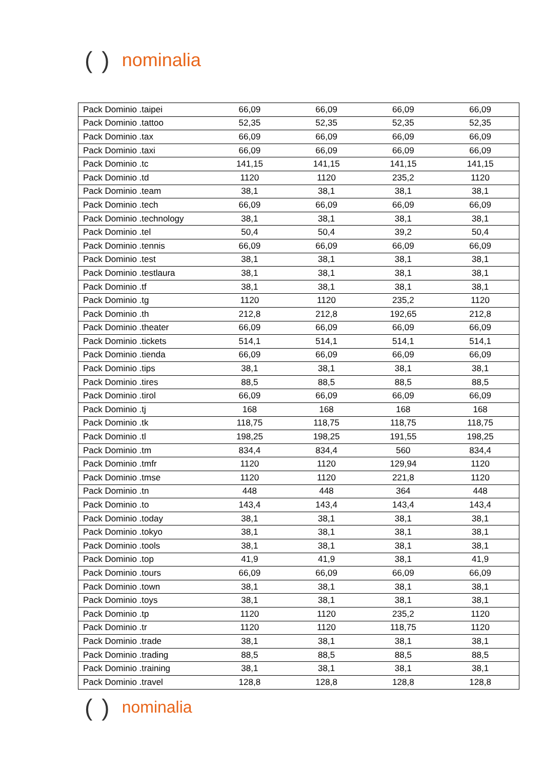() nominalia
| Pack Dominio .taipei | 66,09 | 66,09 | 66,09 | 66,09 |
| Pack Dominio .tattoo | 52,35 | 52,35 | 52,35 | 52,35 |
| Pack Dominio .tax | 66,09 | 66,09 | 66,09 | 66,09 |
| Pack Dominio .taxi | 66,09 | 66,09 | 66,09 | 66,09 |
| Pack Dominio .tc | 141,15 | 141,15 | 141,15 | 141,15 |
| Pack Dominio .td | 1120 | 1120 | 235,2 | 1120 |
| Pack Dominio .team | 38,1 | 38,1 | 38,1 | 38,1 |
| Pack Dominio .tech | 66,09 | 66,09 | 66,09 | 66,09 |
| Pack Dominio .technology | 38,1 | 38,1 | 38,1 | 38,1 |
| Pack Dominio .tel | 50,4 | 50,4 | 39,2 | 50,4 |
| Pack Dominio .tennis | 66,09 | 66,09 | 66,09 | 66,09 |
| Pack Dominio .test | 38,1 | 38,1 | 38,1 | 38,1 |
| Pack Dominio .testlaura | 38,1 | 38,1 | 38,1 | 38,1 |
| Pack Dominio .tf | 38,1 | 38,1 | 38,1 | 38,1 |
| Pack Dominio .tg | 1120 | 1120 | 235,2 | 1120 |
| Pack Dominio .th | 212,8 | 212,8 | 192,65 | 212,8 |
| Pack Dominio .theater | 66,09 | 66,09 | 66,09 | 66,09 |
| Pack Dominio .tickets | 514,1 | 514,1 | 514,1 | 514,1 |
| Pack Dominio .tienda | 66,09 | 66,09 | 66,09 | 66,09 |
| Pack Dominio .tips | 38,1 | 38,1 | 38,1 | 38,1 |
| Pack Dominio .tires | 88,5 | 88,5 | 88,5 | 88,5 |
| Pack Dominio .tirol | 66,09 | 66,09 | 66,09 | 66,09 |
| Pack Dominio .tj | 168 | 168 | 168 | 168 |
| Pack Dominio .tk | 118,75 | 118,75 | 118,75 | 118,75 |
| Pack Dominio .tl | 198,25 | 198,25 | 191,55 | 198,25 |
| Pack Dominio .tm | 834,4 | 834,4 | 560 | 834,4 |
| Pack Dominio .tmfr | 1120 | 1120 | 129,94 | 1120 |
| Pack Dominio .tmse | 1120 | 1120 | 221,8 | 1120 |
| Pack Dominio .tn | 448 | 448 | 364 | 448 |
| Pack Dominio .to | 143,4 | 143,4 | 143,4 | 143,4 |
| Pack Dominio .today | 38,1 | 38,1 | 38,1 | 38,1 |
| Pack Dominio .tokyo | 38,1 | 38,1 | 38,1 | 38,1 |
| Pack Dominio .tools | 38,1 | 38,1 | 38,1 | 38,1 |
| Pack Dominio .top | 41,9 | 41,9 | 38,1 | 41,9 |
| Pack Dominio .tours | 66,09 | 66,09 | 66,09 | 66,09 |
| Pack Dominio .town | 38,1 | 38,1 | 38,1 | 38,1 |
| Pack Dominio .toys | 38,1 | 38,1 | 38,1 | 38,1 |
| Pack Dominio .tp | 1120 | 1120 | 235,2 | 1120 |
| Pack Dominio .tr | 1120 | 1120 | 118,75 | 1120 |
| Pack Dominio .trade | 38,1 | 38,1 | 38,1 | 38,1 |
| Pack Dominio .trading | 88,5 | 88,5 | 88,5 | 88,5 |
| Pack Dominio .training | 38,1 | 38,1 | 38,1 | 38,1 |
| Pack Dominio .travel | 128,8 | 128,8 | 128,8 | 128,8 |
() nominalia